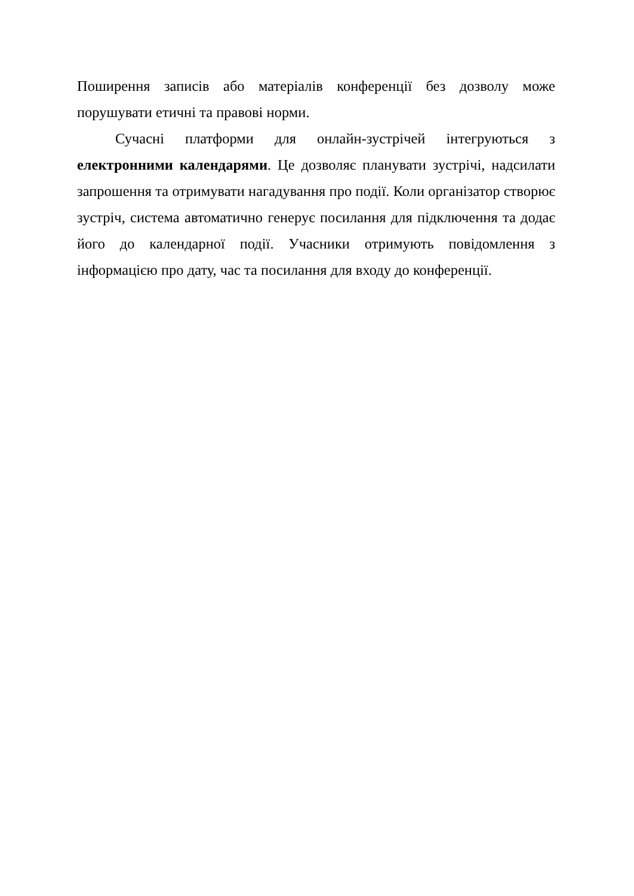Поширення записів або матеріалів конференції без дозволу може порушувати етичні та правові норми.
Сучасні платформи для онлайн-зустрічей інтегруються з електронними календарями. Це дозволяє планувати зустрічі, надсилати запрошення та отримувати нагадування про події. Коли організатор створює зустріч, система автоматично генерує посилання для підключення та додає його до календарної події. Учасники отримують повідомлення з інформацією про дату, час та посилання для входу до конференції.